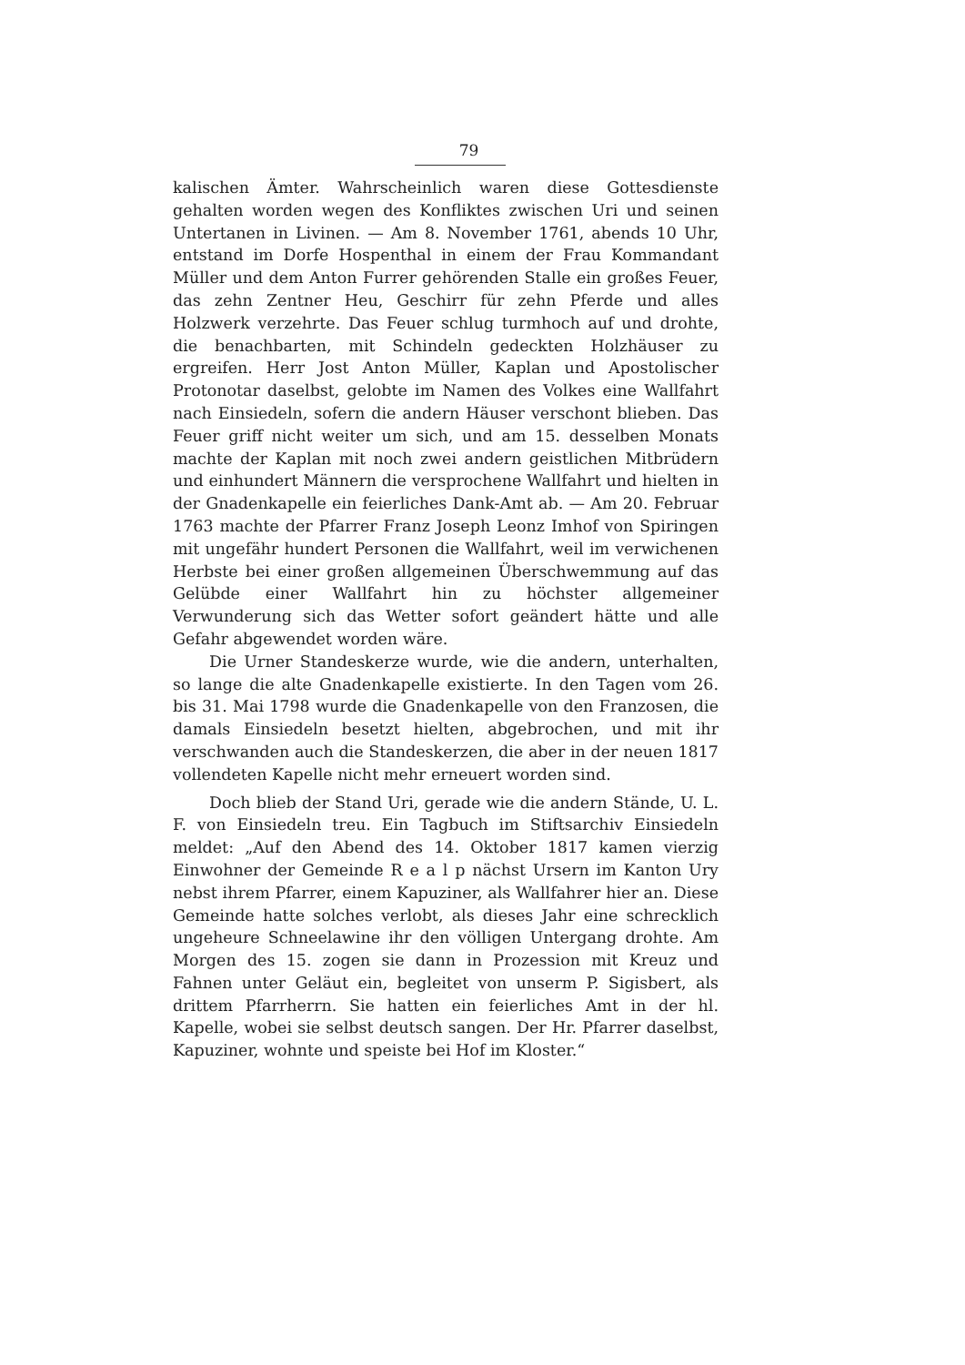79
kalischen Ämter. Wahrscheinlich waren diese Gottesdienste gehalten worden wegen des Konfliktes zwischen Uri und seinen Untertanen in Livinen. — Am 8. November 1761, abends 10 Uhr, entstand im Dorfe Hospenthal in einem der Frau Kommandant Müller und dem Anton Furrer gehörenden Stalle ein großes Feuer, das zehn Zentner Heu, Geschirr für zehn Pferde und alles Holzwerk verzehrte. Das Feuer schlug turmhoch auf und drohte, die benachbarten, mit Schindeln gedeckten Holzhäuser zu ergreifen. Herr Jost Anton Müller, Kaplan und Apostolischer Protonotar daselbst, gelobte im Namen des Volkes eine Wallfahrt nach Einsiedeln, sofern die andern Häuser verschont blieben. Das Feuer griff nicht weiter um sich, und am 15. desselben Monats machte der Kaplan mit noch zwei andern geistlichen Mitbrüdern und einhundert Männern die versprochene Wallfahrt und hielten in der Gnadenkapelle ein feierliches Dank-Amt ab. — Am 20. Februar 1763 machte der Pfarrer Franz Joseph Leonz Imhof von Spiringen mit ungefähr hundert Personen die Wallfahrt, weil im verwichenen Herbste bei einer großen allgemeinen Überschwemmung auf das Gelübde einer Wallfahrt hin zu höchster allgemeiner Verwunderung sich das Wetter sofort geändert hätte und alle Gefahr abgewendet worden wäre.
Die Urner Standeskerze wurde, wie die andern, unterhalten, so lange die alte Gnadenkapelle existierte. In den Tagen vom 26. bis 31. Mai 1798 wurde die Gnadenkapelle von den Franzosen, die damals Einsiedeln besetzt hielten, abgebrochen, und mit ihr verschwanden auch die Standeskerzen, die aber in der neuen 1817 vollendeten Kapelle nicht mehr erneuert worden sind.
Doch blieb der Stand Uri, gerade wie die andern Stände, U. L. F. von Einsiedeln treu. Ein Tagbuch im Stiftsarchiv Einsiedeln meldet: „Auf den Abend des 14. Oktober 1817 kamen vierzig Einwohner der Gemeinde R e a l p nächst Ursern im Kanton Ury nebst ihrem Pfarrer, einem Kapuziner, als Wallfahrer hier an. Diese Gemeinde hatte solches verlobt, als dieses Jahr eine schrecklich ungeheure Schneelawine ihr den völligen Untergang drohte. Am Morgen des 15. zogen sie dann in Prozession mit Kreuz und Fahnen unter Geläut ein, begleitet von unserm P. Sigisbert, als drittem Pfarrherrn. Sie hatten ein feierliches Amt in der hl. Kapelle, wobei sie selbst deutsch sangen. Der Hr. Pfarrer daselbst, Kapuziner, wohnte und speiste bei Hof im Kloster.“